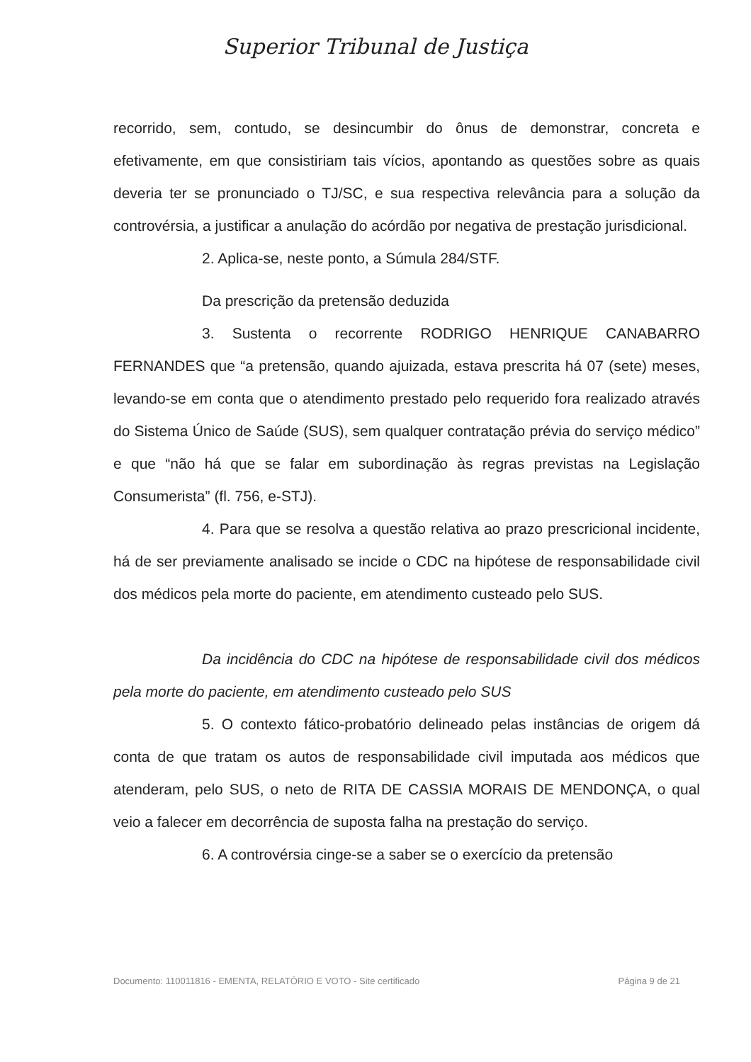Superior Tribunal de Justiça
recorrido, sem, contudo, se desincumbir do ônus de demonstrar, concreta e efetivamente, em que consistiriam tais vícios, apontando as questões sobre as quais deveria ter se pronunciado o TJ/SC, e sua respectiva relevância para a solução da controvérsia, a justificar a anulação do acórdão por negativa de prestação jurisdicional.
2. Aplica-se, neste ponto, a Súmula 284/STF.
Da prescrição da pretensão deduzida
3. Sustenta o recorrente RODRIGO HENRIQUE CANABARRO FERNANDES que “a pretensão, quando ajuizada, estava prescrita há 07 (sete) meses, levando-se em conta que o atendimento prestado pelo requerido fora realizado através do Sistema Único de Saúde (SUS), sem qualquer contratação prévia do serviço médico” e que “não há que se falar em subordinação às regras previstas na Legislação Consumerista” (fl. 756, e-STJ).
4. Para que se resolva a questão relativa ao prazo prescricional incidente, há de ser previamente analisado se incide o CDC na hipótese de responsabilidade civil dos médicos pela morte do paciente, em atendimento custeado pelo SUS.
Da incidência do CDC na hipótese de responsabilidade civil dos médicos pela morte do paciente, em atendimento custeado pelo SUS
5. O contexto fático-probatório delineado pelas instâncias de origem dá conta de que tratam os autos de responsabilidade civil imputada aos médicos que atenderam, pelo SUS, o neto de RITA DE CASSIA MORAIS DE MENDONÇA, o qual veio a falecer em decorrência de suposta falha na prestação do serviço.
6. A controvérsia cinge-se a saber se o exercício da pretensão
Documento: 110011816 - EMENTA, RELATÓRIO E VOTO - Site certificado Página 9 de 21